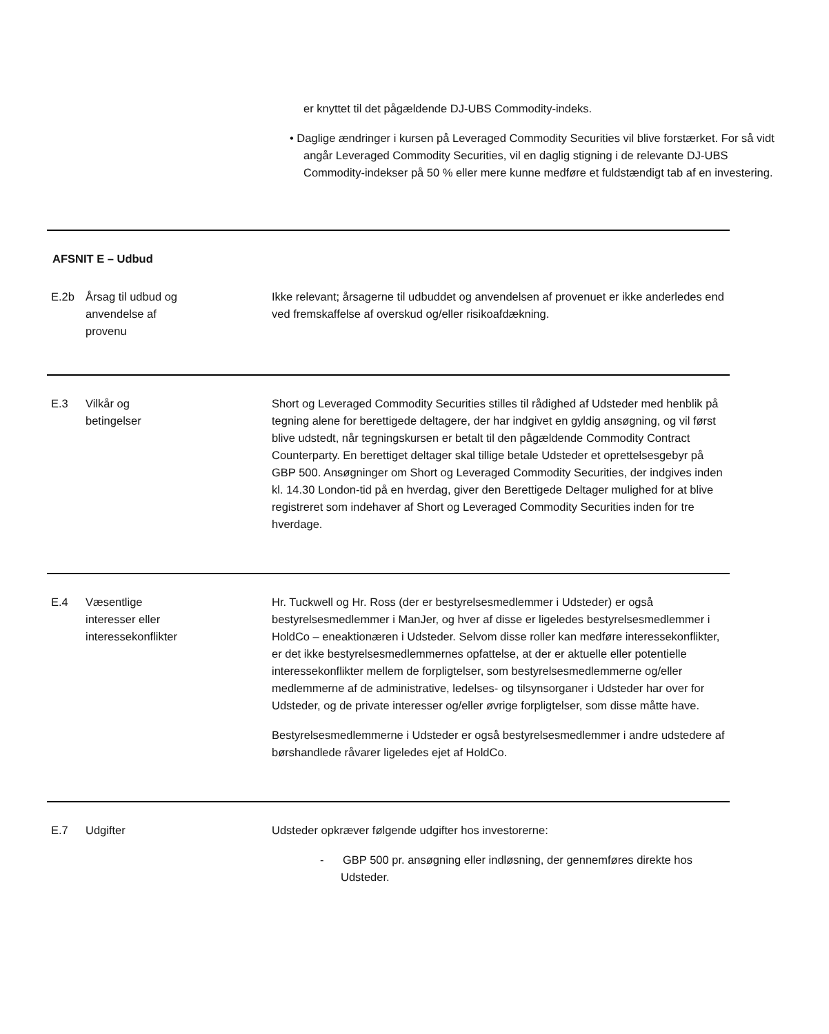er knyttet til det pågældende DJ-UBS Commodity-indeks.
• Daglige ændringer i kursen på Leveraged Commodity Securities vil blive forstærket. For så vidt angår Leveraged Commodity Securities, vil en daglig stigning i de relevante DJ-UBS Commodity-indekser på 50 % eller mere kunne medføre et fuldstændigt tab af en investering.
| AFSNIT E – Udbud | | |
| E.2b | Årsag til udbud og anvendelse af provenu | Ikke relevant; årsagerne til udbuddet og anvendelsen af provenuet er ikke anderledes end ved fremskaffelse af overskud og/eller risikoafdækning. |
| E.3 | Vilkår og betingelser | Short og Leveraged Commodity Securities stilles til rådighed af Udsteder med henblik på tegning alene for berettigede deltagere, der har indgivet en gyldig ansøgning, og vil først blive udstedt, når tegningskursen er betalt til den pågældende Commodity Contract Counterparty. En berettiget deltager skal tillige betale Udsteder et oprettelsesgebyr på GBP 500. Ansøgninger om Short og Leveraged Commodity Securities, der indgives inden kl. 14.30 London-tid på en hverdag, giver den Berettigede Deltager mulighed for at blive registreret som indehaver af Short og Leveraged Commodity Securities inden for tre hverdage. |
| E.4 | Væsentlige interesser eller interessekonflikter | Hr. Tuckwell og Hr. Ross (der er bestyrelsesmedlemmer i Udsteder) er også bestyrelsesmedlemmer i ManJer, og hver af disse er ligeledes bestyrelsesmedlemmer i HoldCo – eneaktionæren i Udsteder. Selvom disse roller kan medføre interessekonflikter, er det ikke bestyrelsesmedlemmernes opfattelse, at der er aktuelle eller potentielle interessekonflikter mellem de forpligtelser, som bestyrelsesmedlemmerne og/eller medlemmerne af de administrative, ledelses- og tilsynsorganer i Udsteder har over for Udsteder, og de private interesser og/eller øvrige forpligtelser, som disse måtte have. Bestyrelsesmedlemmerne i Udsteder er også bestyrelsesmedlemmer i andre udstedere af børshandlede råvarer ligeledes ejet af HoldCo. |
| E.7 | Udgifter | Udsteder opkræver følgende udgifter hos investorerne: - GBP 500 pr. ansøgning eller indløsning, der gennemføres direkte hos Udsteder. |